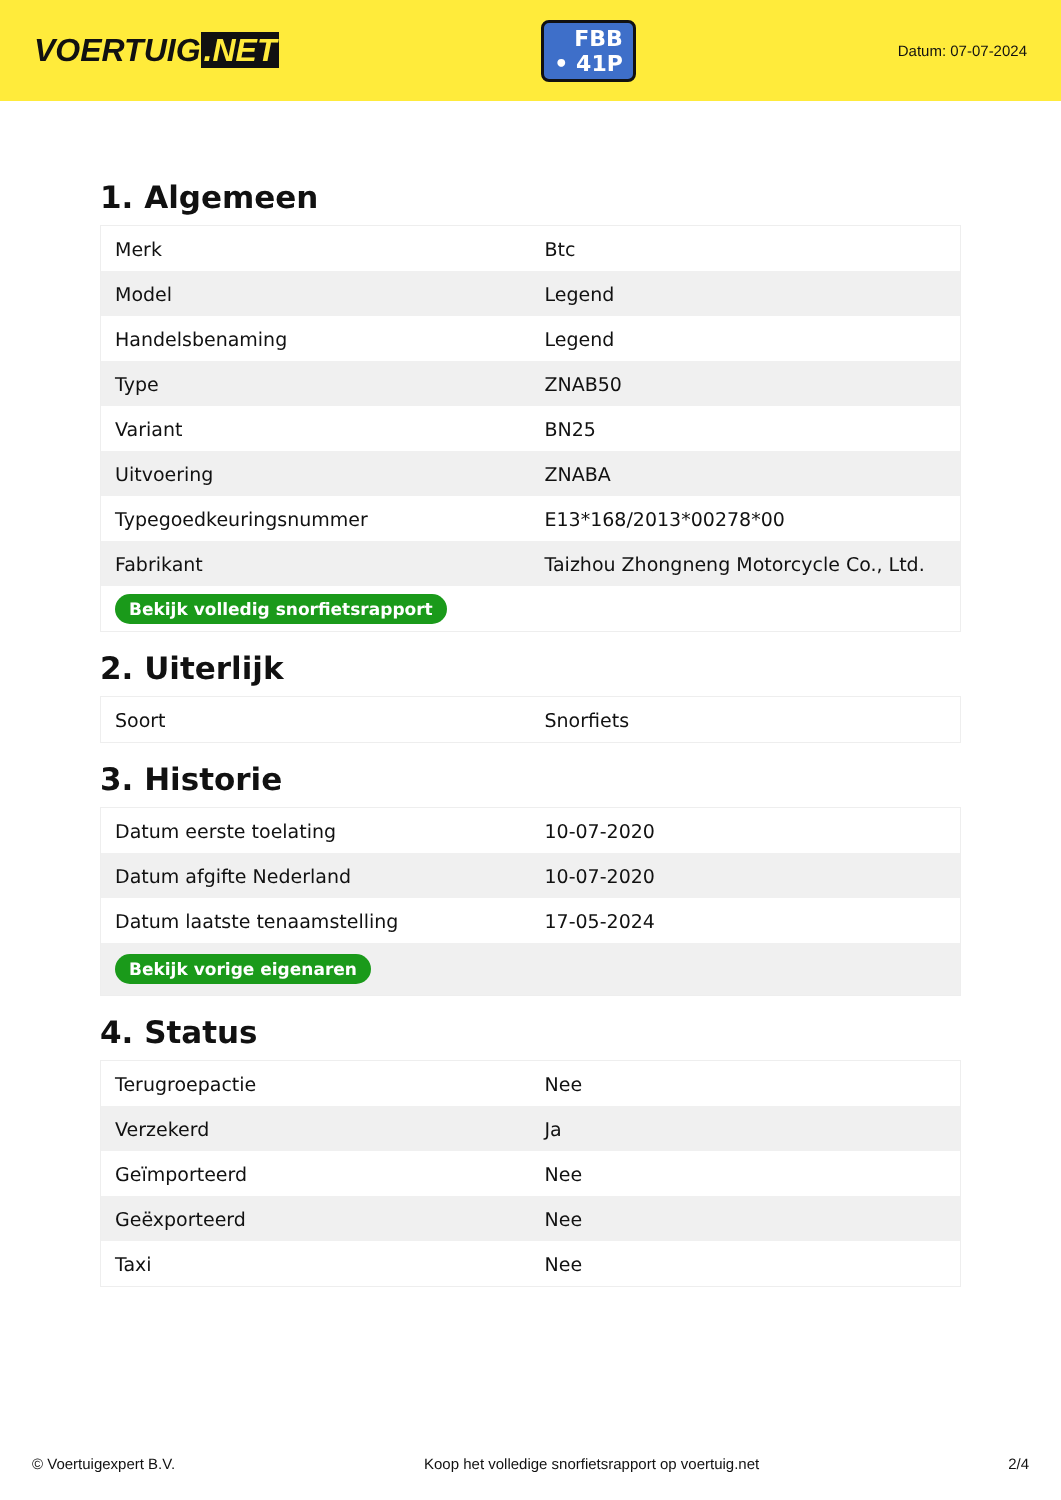VOERTUIG.NET
FBB
• 41P
Datum: 07-07-2024
1. Algemeen
| Merk | Btc |
| Model | Legend |
| Handelsbenaming | Legend |
| Type | ZNAB50 |
| Variant | BN25 |
| Uitvoering | ZNABA |
| Typegoedkeuringsnummer | E13*168/2013*00278*00 |
| Fabrikant | Taizhou Zhongneng Motorcycle Co., Ltd. |
| Bekijk volledig snorfietsrapport | |
2. Uiterlijk
| Soort | Snorfiets |
3. Historie
| Datum eerste toelating | 10-07-2020 |
| Datum afgifte Nederland | 10-07-2020 |
| Datum laatste tenaamstelling | 17-05-2024 |
| Bekijk vorige eigenaren | |
4. Status
| Terugroepactie | Nee |
| Verzekerd | Ja |
| Geïmporteerd | Nee |
| Geëxporteerd | Nee |
| Taxi | Nee |
© Voertuigexpert B.V. Koop het volledige snorfietsrapport op voertuig.net 2/4